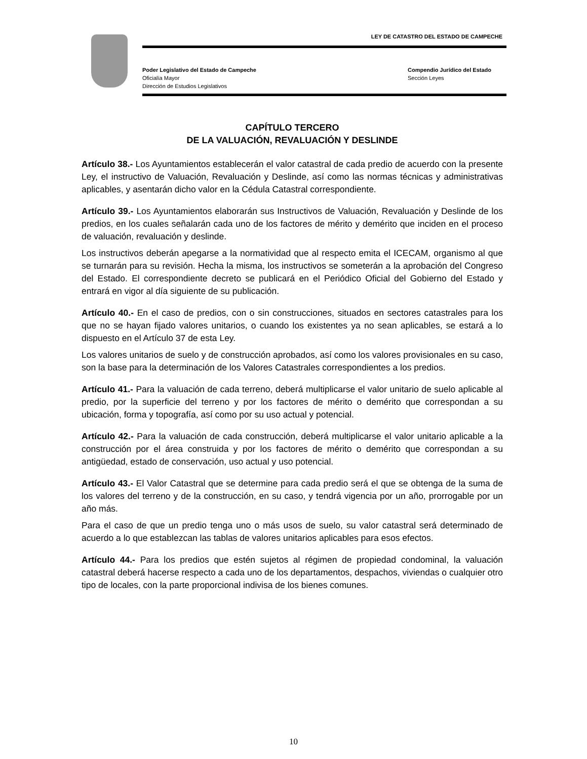LEY DE CATASTRO DEL ESTADO DE CAMPECHE
Poder Legislativo del Estado de Campeche
Oficialía Mayor
Dirección de Estudios Legislativos
Compendio Jurídico del Estado
Sección Leyes
CAPÍTULO TERCERO
DE LA VALUACIÓN, REVALUACIÓN Y DESLINDE
Artículo 38.- Los Ayuntamientos establecerán el valor catastral de cada predio de acuerdo con la presente Ley, el instructivo de Valuación, Revaluación y Deslinde, así como las normas técnicas y administrativas aplicables, y asentarán dicho valor en la Cédula Catastral correspondiente.
Artículo 39.- Los Ayuntamientos elaborarán sus Instructivos de Valuación, Revaluación y Deslinde de los predios, en los cuales señalarán cada uno de los factores de mérito y demérito que inciden en el proceso de valuación, revaluación y deslinde.
Los instructivos deberán apegarse a la normatividad que al respecto emita el ICECAM, organismo al que se turnarán para su revisión. Hecha la misma, los instructivos se someterán a la aprobación del Congreso del Estado. El correspondiente decreto se publicará en el Periódico Oficial del Gobierno del Estado y entrará en vigor al día siguiente de su publicación.
Artículo 40.- En el caso de predios, con o sin construcciones, situados en sectores catastrales para los que no se hayan fijado valores unitarios, o cuando los existentes ya no sean aplicables, se estará a lo dispuesto en el Artículo 37 de esta Ley.
Los valores unitarios de suelo y de construcción aprobados, así como los valores provisionales en su caso, son la base para la determinación de los Valores Catastrales correspondientes a los predios.
Artículo 41.- Para la valuación de cada terreno, deberá multiplicarse el valor unitario de suelo aplicable al predio, por la superficie del terreno y por los factores de mérito o demérito que correspondan a su ubicación, forma y topografía, así como por su uso actual y potencial.
Artículo 42.- Para la valuación de cada construcción, deberá multiplicarse el valor unitario aplicable a la construcción por el área construida y por los factores de mérito o demérito que correspondan a su antigüedad, estado de conservación, uso actual y uso potencial.
Artículo 43.- El Valor Catastral que se determine para cada predio será el que se obtenga de la suma de los valores del terreno y de la construcción, en su caso, y tendrá vigencia por un año, prorrogable por un año más.
Para el caso de que un predio tenga uno o más usos de suelo, su valor catastral será determinado de acuerdo a lo que establezcan las tablas de valores unitarios aplicables para esos efectos.
Artículo 44.- Para los predios que estén sujetos al régimen de propiedad condominal, la valuación catastral deberá hacerse respecto a cada uno de los departamentos, despachos, viviendas o cualquier otro tipo de locales, con la parte proporcional indivisa de los bienes comunes.
10